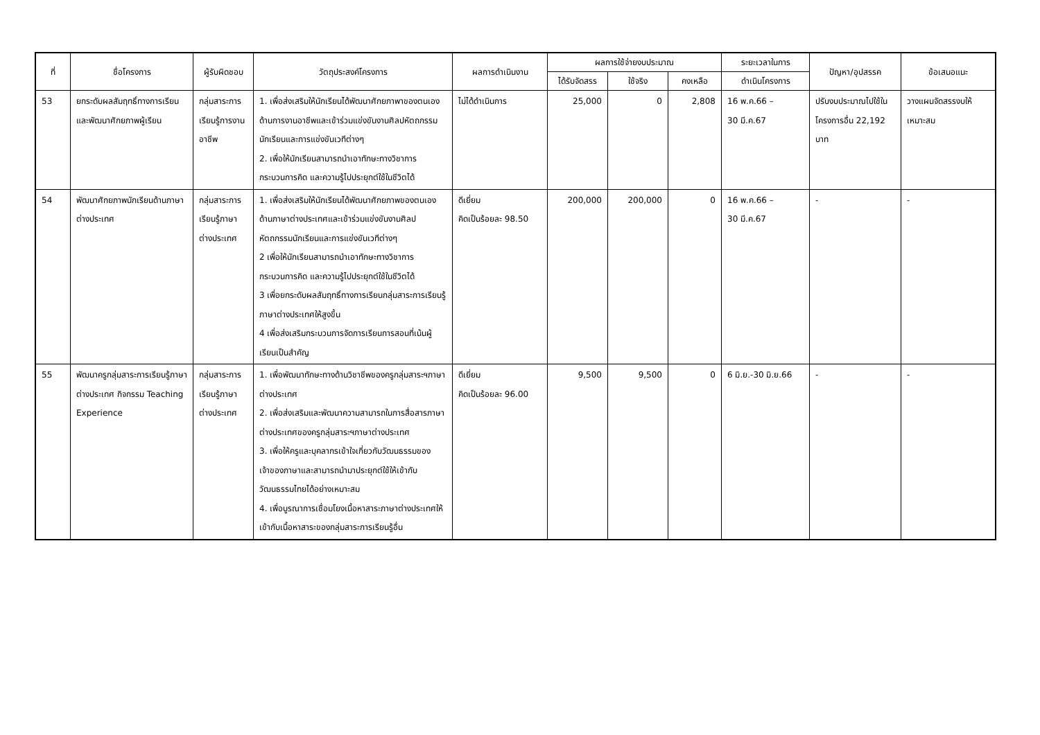| ที่ | ชื่อโครงการ | ผู้รับผิดชอบ | วัตถุประสงค์โครงการ | ผลการดำเนินงาน | ผลการใช้จ่ายงบประมาณ | | | ระยะเวลาในการ | ปัญหา/อุปสรรค | ข้อเสนอแนะ |
| --- | --- | --- | --- | --- | --- | --- | --- | --- | --- | --- |
| | | | | | ได้รับจัดสรร | ใช้จริง | คงเหลือ | ดำเนินโครงการ | | |
| 53 | ยกระดับผลสัมฤทธิ์ทางการเรียนและพัฒนาศักยภาพผู้เรียน | กลุ่มสาระการเรียนรู้การงานอาชีพ | 1. เพื่อส่งเสริมให้นักเรียนได้พัฒนาศักยภาพาของตนเองด้านการงานอาชีพและเข้าร่วมแข่งขันงานศิลปหัตถกรรมนักเรียนและการแข่งขันเวทีต่างๆ 2. เพื่อให้นักเรียนสามารถนำเอาทักษะทางวิชาการ กระบวนการคิด และความรู้ไปประยุกต์ใช้ในชีวิตได้ | ไม่ได้ดำเนินการ | 25,000 | 0 | 2,808 | 16 พ.ค.66 – 30 มี.ค.67 | ปรับงบประมาณไปใช้ในโครงการอื่น 22,192 บาท | วางแผนจัดสรรงบให้เหมาะสม |
| 54 | พัฒนาศักยภาพนักเรียนด้านภาษาต่างประเทศ | กลุ่มสาระการเรียนรู้ภาษาต่างประเทศ | 1. เพื่อส่งเสริมให้นักเรียนได้พัฒนาศักยภาพของตนเองด้านภาษาต่างประเทศและเข้าร่วมแข่งขันงานศิลปหัตถกรรมนักเรียนและการแข่งขันเวทีต่างๆ 2 เพื่อให้นักเรียนสามารถนำเอาทักษะทางวิชาการ กระบวนการคิด และความรู้ไปประยุกต์ใช้ในชีวิตได้ 3 เพื่อยกระดับผลสัมฤทธิ์ทางการเรียนกลุ่มสาระการเรียนรู้ภาษาต่างประเทศให้สูงขึ้น 4 เพื่อส่งเสริมกระบวนการจัดการเรียนการสอนที่เน้นผู้เรียนเป็นสำคัญ | ดีเยี่ยม คิดเป็นร้อยละ 98.50 | 200,000 | 200,000 | 0 | 16 พ.ค.66 – 30 มี.ค.67 | - | - |
| 55 | พัฒนาครูกลุ่มสาระการเรียนรู้ภาษาต่างประเทศ กิจกรรม Teaching Experience | กลุ่มสาระการเรียนรู้ภาษาต่างประเทศ | 1. เพื่อพัฒนาทักษะทางด้านวิชาชีพของครูกลุ่มสาระฯภาษาต่างประเทศ 2. เพื่อส่งเสริมและพัฒนาความสามารถในการสื่อสารภาษาต่างประเทศของครูกลุ่มสาระฯภาษาต่างประเทศ 3. เพื่อให้ครูและบุคลากรเข้าใจเกี่ยวกับวัฒนธรรมของเจ้าของภาษาและสามารถนำมาประยุกต์ใช้ให้เข้ากับวัฒนธรรมไทยได้อย่างเหมาะสม 4. เพื่อบูรณาการเชื่อมโยงเนื้อหาสาระภาษาต่างประเทศให้เข้ากับเนื้อหาสาระของกลุ่มสาระการเรียนรู้อื่น | ดีเยี่ยม คิดเป็นร้อยละ 96.00 | 9,500 | 9,500 | 0 | 6 มิ.ย.-30 มิ.ย.66 | - | - |